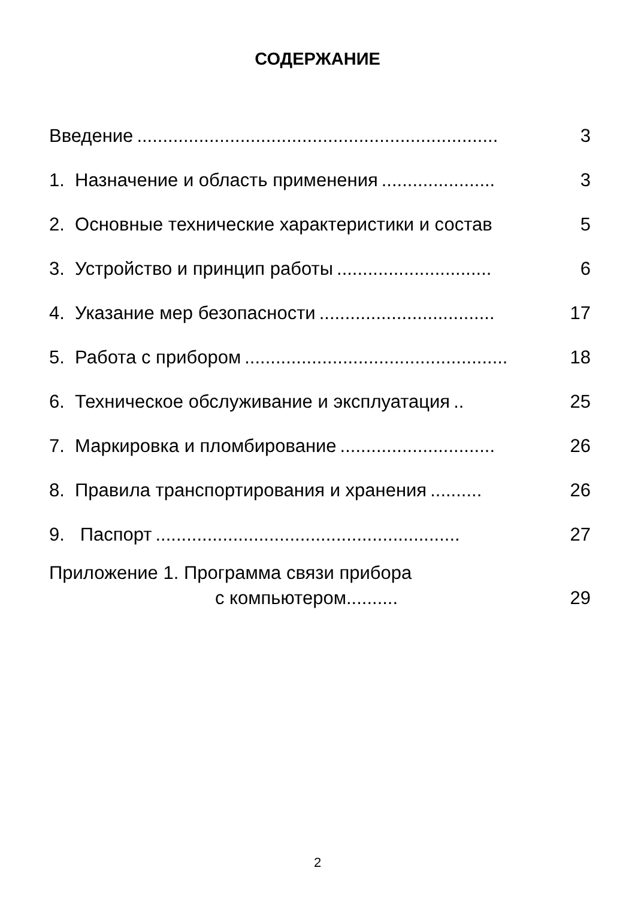СОДЕРЖАНИЕ
Введение...................................................................... 3
1. Назначение и область применения...................... 3
2. Основные технические характеристики и состав 5
3. Устройство и принцип работы.............................. 6
4. Указание мер безопасности.................................. 17
5. Работа с прибором................................................... 18
6. Техническое обслуживание и эксплуатация.. 25
7. Маркировка и пломбирование.............................. 26
8. Правила транспортирования и хранения.......... 26
9. Паспорт........................................................... 27
Приложение 1. Программа связи прибора
с компьютером.......... 29
2